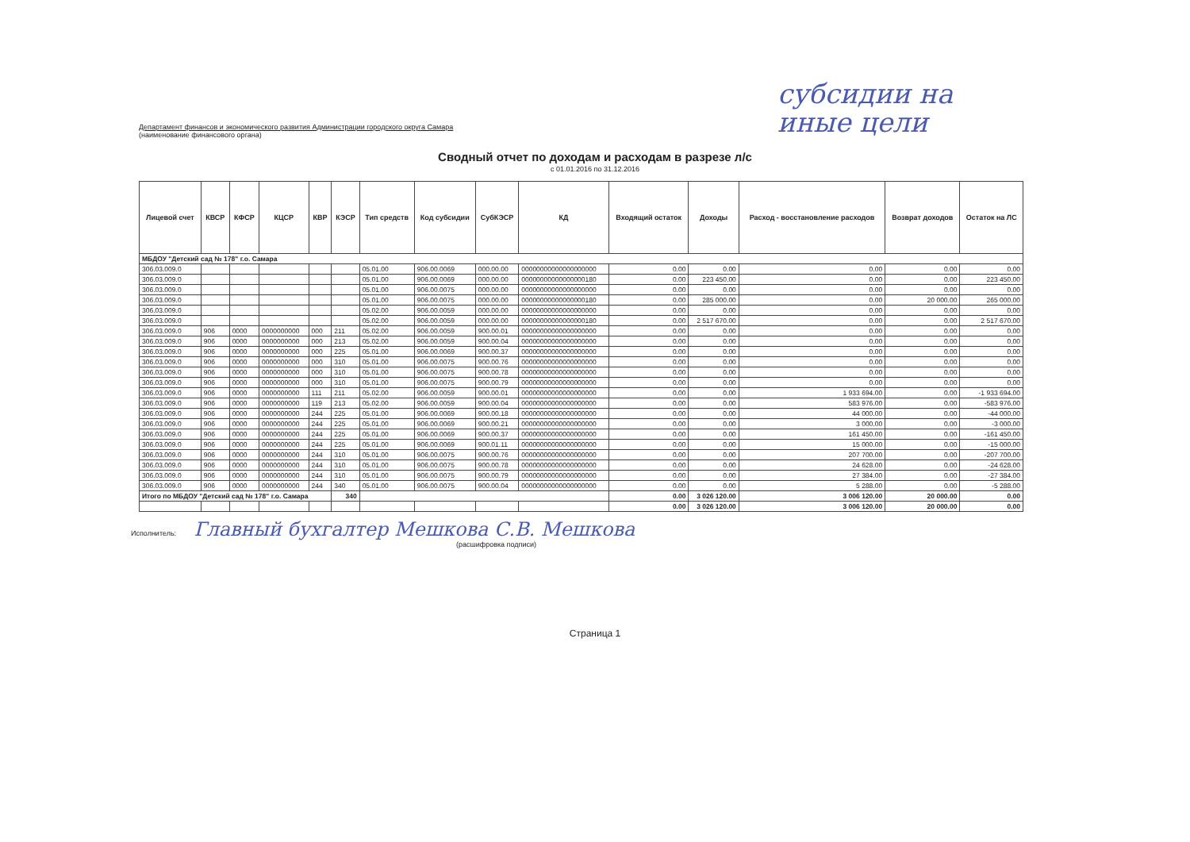субсидии на
иные цели
Департамент финансов и экономического развития Администрации городского округа Самара
(наименование финансового органа)
Сводный отчет по доходам и расходам в разрезе л/с
с 01.01.2016 по 31.12.2016
| Лицевой счет | КВСР | КФСР | КЦСР | КВР | КЭСР | Тип средств | Код субсидии | СубКЭСР | КД | Входящий остаток | Доходы | Расход - восстановление расходов | Возврат доходов | Остаток на ЛС |
| --- | --- | --- | --- | --- | --- | --- | --- | --- | --- | --- | --- | --- | --- | --- |
| МБДОУ "Детский сад № 178" г.о. Самара | | | | | | | | | | | | | | |
| 306.03.009.0 | | | | | | 05.01.00 | 906.00.0069 | 000.00.00 | 00000000000000000000 | 0.00 | 0.00 | 0.00 | 0.00 | 0.00 |
| 306.03.009.0 | | | | | | 05.01.00 | 906.00.0069 | 000.00.00 | 00000000000000000180 | 0.00 | 223 450.00 | 0.00 | 0.00 | 223 450.00 |
| 306.03.009.0 | | | | | | 05.01.00 | 906.00.0075 | 000.00.00 | 00000000000000000000 | 0.00 | 0.00 | 0.00 | 0.00 | 0.00 |
| 306.03.009.0 | | | | | | 05.01.00 | 906.00.0075 | 000.00.00 | 00000000000000000180 | 0.00 | 285 000.00 | 0.00 | 20 000.00 | 265 000.00 |
| 306.03.009.0 | | | | | | 05.02.00 | 906.00.0059 | 000.00.00 | 00000000000000000000 | 0.00 | 0.00 | 0.00 | 0.00 | 0.00 |
| 306.03.009.0 | | | | | | 05.02.00 | 906.00.0059 | 000.00.00 | 00000000000000000180 | 0.00 | 2 517 670.00 | 0.00 | 0.00 | 2 517 670.00 |
| 306.03.009.0 | 906 | 0000 | 0000000000 | 000 | 211 | 05.02.00 | 906.00.0059 | 900.00.01 | 00000000000000000000 | 0.00 | 0.00 | 0.00 | 0.00 | 0.00 |
| 306.03.009.0 | 906 | 0000 | 0000000000 | 000 | 213 | 05.02.00 | 906.00.0059 | 900.00.04 | 00000000000000000000 | 0.00 | 0.00 | 0.00 | 0.00 | 0.00 |
| 306.03.009.0 | 906 | 0000 | 0000000000 | 000 | 225 | 05.01.00 | 906.00.0069 | 900.00.37 | 00000000000000000000 | 0.00 | 0.00 | 0.00 | 0.00 | 0.00 |
| 306.03.009.0 | 906 | 0000 | 0000000000 | 000 | 310 | 05.01.00 | 906.00.0075 | 900.00.76 | 00000000000000000000 | 0.00 | 0.00 | 0.00 | 0.00 | 0.00 |
| 306.03.009.0 | 906 | 0000 | 0000000000 | 000 | 310 | 05.01.00 | 906.00.0075 | 900.00.78 | 00000000000000000000 | 0.00 | 0.00 | 0.00 | 0.00 | 0.00 |
| 306.03.009.0 | 906 | 0000 | 0000000000 | 000 | 310 | 05.01.00 | 906.00.0075 | 900.00.79 | 00000000000000000000 | 0.00 | 0.00 | 0.00 | 0.00 | 0.00 |
| 306.03.009.0 | 906 | 0000 | 0000000000 | 111 | 211 | 05.02.00 | 906.00.0059 | 900.00.01 | 00000000000000000000 | 0.00 | 0.00 | 1 933 694.00 | 0.00 | -1 933 694.00 |
| 306.03.009.0 | 906 | 0000 | 0000000000 | 119 | 213 | 05.02.00 | 906.00.0059 | 900.00.04 | 00000000000000000000 | 0.00 | 0.00 | 583 976.00 | 0.00 | -583 976.00 |
| 306.03.009.0 | 906 | 0000 | 0000000000 | 244 | 225 | 05.01.00 | 906.00.0069 | 900.00.18 | 00000000000000000000 | 0.00 | 0.00 | 44 000.00 | 0.00 | -44 000.00 |
| 306.03.009.0 | 906 | 0000 | 0000000000 | 244 | 225 | 05.01.00 | 906.00.0069 | 900.00.21 | 00000000000000000000 | 0.00 | 0.00 | 3 000.00 | 0.00 | -3 000.00 |
| 306.03.009.0 | 906 | 0000 | 0000000000 | 244 | 225 | 05.01.00 | 906.00.0069 | 900.00.37 | 00000000000000000000 | 0.00 | 0.00 | 161 450.00 | 0.00 | -161 450.00 |
| 306.03.009.0 | 906 | 0000 | 0000000000 | 244 | 225 | 05.01.00 | 906.00.0069 | 900.01.11 | 00000000000000000000 | 0.00 | 0.00 | 15 000.00 | 0.00 | -15 000.00 |
| 306.03.009.0 | 906 | 0000 | 0000000000 | 244 | 310 | 05.01.00 | 906.00.0075 | 900.00.76 | 00000000000000000000 | 0.00 | 0.00 | 207 700.00 | 0.00 | -207 700.00 |
| 306.03.009.0 | 906 | 0000 | 0000000000 | 244 | 310 | 05.01.00 | 906.00.0075 | 900.00.78 | 00000000000000000000 | 0.00 | 0.00 | 24 628.00 | 0.00 | -24 628.00 |
| 306.03.009.0 | 906 | 0000 | 0000000000 | 244 | 310 | 05.01.00 | 906.00.0075 | 900.00.79 | 00000000000000000000 | 0.00 | 0.00 | 27 384.00 | 0.00 | -27 384.00 |
| 306.03.009.0 | 906 | 0000 | 0000000000 | 244 | 340 | 05.01.00 | 906.00.0075 | 900.00.04 | 00000000000000000000 | 0.00 | 0.00 | 5 288.00 | 0.00 | -5 288.00 |
| Итого по МБДОУ "Детский сад № 178" г.о. Самара | | | | | 340 | | | | | 0.00 | 3 026 120.00 | 3 006 120.00 | 20 000.00 | 0.00 |
| | | | | | | | | | | 0.00 | 3 026 120.00 | 3 006 120.00 | 20 000.00 | 0.00 |
Исполнитель: Главный бухгалтер Мешкова С.В. Мешкова
(расшифровка подписи)
Страница 1